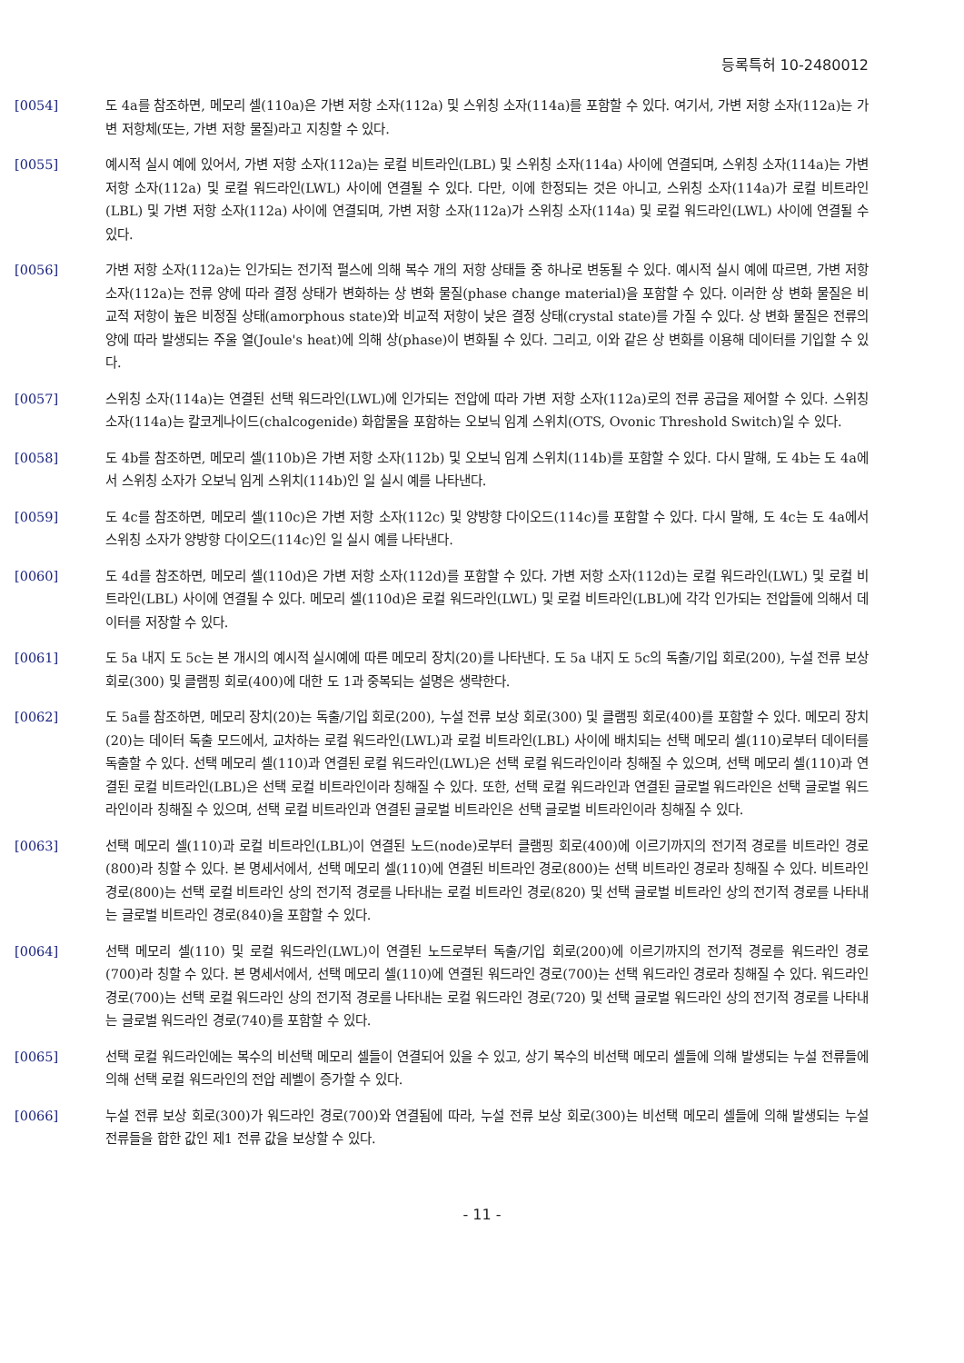등록특허 10-2480012
[0054] 도 4a를 참조하면, 메모리 셀(110a)은 가변 저항 소자(112a) 및 스위칭 소자(114a)를 포함할 수 있다. 여기서, 가변 저항 소자(112a)는 가변 저항체(또는, 가변 저항 물질)라고 지칭할 수 있다.
[0055] 예시적 실시 예에 있어서, 가변 저항 소자(112a)는 로컬 비트라인(LBL) 및 스위칭 소자(114a) 사이에 연결되며, 스위칭 소자(114a)는 가변 저항 소자(112a) 및 로컬 워드라인(LWL) 사이에 연결될 수 있다. 다만, 이에 한정되는 것은 아니고, 스위칭 소자(114a)가 로컬 비트라인(LBL) 및 가변 저항 소자(112a) 사이에 연결되며, 가변 저항 소자(112a)가 스위칭 소자(114a) 및 로컬 워드라인(LWL) 사이에 연결될 수 있다.
[0056] 가변 저항 소자(112a)는 인가되는 전기적 펄스에 의해 복수 개의 저항 상태들 중 하나로 변동될 수 있다. 예시적 실시 예에 따르면, 가변 저항 소자(112a)는 전류 양에 따라 결정 상태가 변화하는 상 변화 물질(phase change material)을 포함할 수 있다. 이러한 상 변화 물질은 비교적 저항이 높은 비정질 상태(amorphous state)와 비교적 저항이 낮은 결정 상태(crystal state)를 가질 수 있다. 상 변화 물질은 전류의 양에 따라 발생되는 주울 열(Joule's heat)에 의해 상(phase)이 변화될 수 있다. 그리고, 이와 같은 상 변화를 이용해 데이터를 기입할 수 있다.
[0057] 스위칭 소자(114a)는 연결된 선택 워드라인(LWL)에 인가되는 전압에 따라 가변 저항 소자(112a)로의 전류 공급을 제어할 수 있다. 스위칭 소자(114a)는 칼코게나이드(chalcogenide) 화합물을 포함하는 오보닉 임계 스위치(OTS, Ovonic Threshold Switch)일 수 있다.
[0058] 도 4b를 참조하면, 메모리 셀(110b)은 가변 저항 소자(112b) 및 오보닉 임계 스위치(114b)를 포함할 수 있다. 다시 말해, 도 4b는 도 4a에서 스위칭 소자가 오보닉 임게 스위치(114b)인 일 실시 예를 나타낸다.
[0059] 도 4c를 참조하면, 메모리 셀(110c)은 가변 저항 소자(112c) 및 양방향 다이오드(114c)를 포함할 수 있다. 다시 말해, 도 4c는 도 4a에서 스위칭 소자가 양방향 다이오드(114c)인 일 실시 예를 나타낸다.
[0060] 도 4d를 참조하면, 메모리 셀(110d)은 가변 저항 소자(112d)를 포함할 수 있다. 가변 저항 소자(112d)는 로컬 워드라인(LWL) 및 로컬 비트라인(LBL) 사이에 연결될 수 있다. 메모리 셀(110d)은 로컬 워드라인(LWL) 및 로컬 비트라인(LBL)에 각각 인가되는 전압들에 의해서 데이터를 저장할 수 있다.
[0061] 도 5a 내지 도 5c는 본 개시의 예시적 실시예에 따른 메모리 장치(20)를 나타낸다. 도 5a 내지 도 5c의 독출/기입 회로(200), 누설 전류 보상 회로(300) 및 클램핑 회로(400)에 대한 도 1과 중복되는 설명은 생략한다.
[0062] 도 5a를 참조하면, 메모리 장치(20)는 독출/기입 회로(200), 누설 전류 보상 회로(300) 및 클램핑 회로(400)를 포함할 수 있다. 메모리 장치(20)는 데이터 독출 모드에서, 교차하는 로컬 워드라인(LWL)과 로컬 비트라인(LBL) 사이에 배치되는 선택 메모리 셀(110)로부터 데이터를 독출할 수 있다. 선택 메모리 셀(110)과 연결된 로컬 워드라인(LWL)은 선택 로컬 워드라인이라 칭해질 수 있으며, 선택 메모리 셀(110)과 연결된 로컬 비트라인(LBL)은 선택 로컬 비트라인이라 칭해질 수 있다. 또한, 선택 로컬 워드라인과 연결된 글로벌 워드라인은 선택 글로벌 워드라인이라 칭해질 수 있으며, 선택 로컬 비트라인과 연결된 글로벌 비트라인은 선택 글로벌 비트라인이라 칭해질 수 있다.
[0063] 선택 메모리 셀(110)과 로컬 비트라인(LBL)이 연결된 노드(node)로부터 클램핑 회로(400)에 이르기까지의 전기적 경로를 비트라인 경로(800)라 칭할 수 있다. 본 명세서에서, 선택 메모리 셀(110)에 연결된 비트라인 경로(800)는 선택 비트라인 경로라 칭해질 수 있다. 비트라인 경로(800)는 선택 로컬 비트라인 상의 전기적 경로를 나타내는 로컬 비트라인 경로(820) 및 선택 글로벌 비트라인 상의 전기적 경로를 나타내는 글로벌 비트라인 경로(840)을 포함할 수 있다.
[0064] 선택 메모리 셀(110) 및 로컬 워드라인(LWL)이 연결된 노드로부터 독출/기입 회로(200)에 이르기까지의 전기적 경로를 워드라인 경로(700)라 칭할 수 있다. 본 명세서에서, 선택 메모리 셀(110)에 연결된 워드라인 경로(700)는 선택 워드라인 경로라 칭해질 수 있다. 워드라인 경로(700)는 선택 로컬 워드라인 상의 전기적 경로를 나타내는 로컬 워드라인 경로(720) 및 선택 글로벌 워드라인 상의 전기적 경로를 나타내는 글로벌 워드라인 경로(740)를 포함할 수 있다.
[0065] 선택 로컬 워드라인에는 복수의 비선택 메모리 셀들이 연결되어 있을 수 있고, 상기 복수의 비선택 메모리 셀들에 의해 발생되는 누설 전류들에 의해 선택 로컬 워드라인의 전압 레벨이 증가할 수 있다.
[0066] 누설 전류 보상 회로(300)가 워드라인 경로(700)와 연결됨에 따라, 누설 전류 보상 회로(300)는 비선택 메모리 셀들에 의해 발생되는 누설 전류들을 합한 값인 제1 전류 값을 보상할 수 있다.
- 11 -